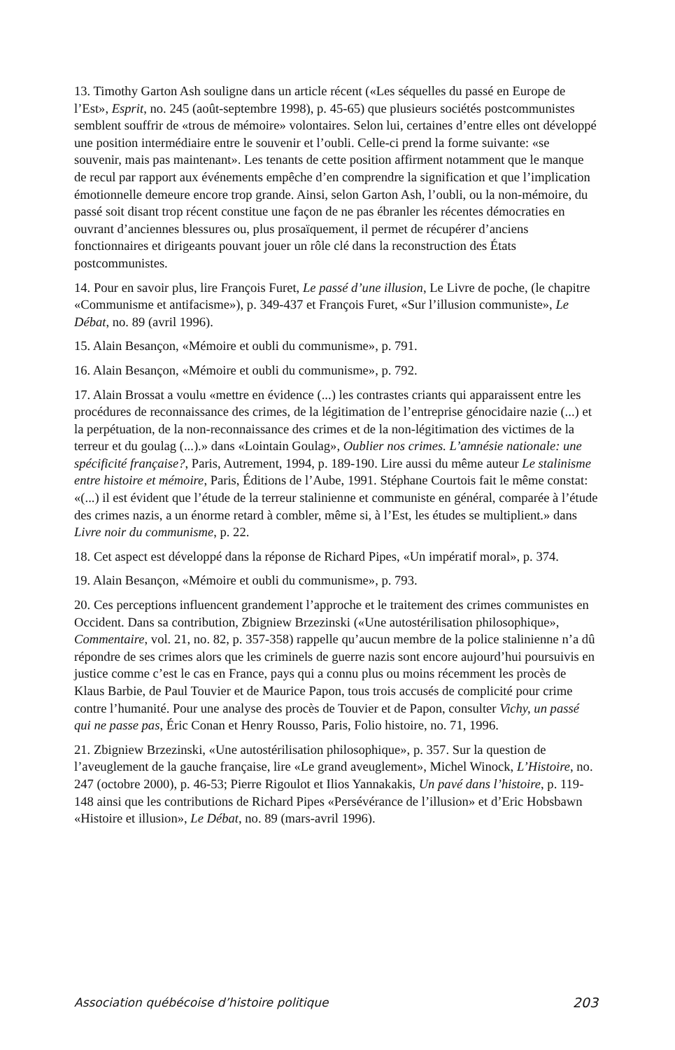13. Timothy Garton Ash souligne dans un article récent («Les séquelles du passé en Europe de l’Est», Esprit, no. 245 (août-septembre 1998), p. 45-65) que plusieurs sociétés postcommunistes semblent souffrir de «trous de mémoire» volontaires. Selon lui, certaines d’entre elles ont développé une position intermédiaire entre le souvenir et l’oubli. Celle-ci prend la forme suivante: «se souvenir, mais pas maintenant». Les tenants de cette position affirment notamment que le manque de recul par rapport aux événements empêche d’en comprendre la signification et que l’implication émotionnelle demeure encore trop grande. Ainsi, selon Garton Ash, l’oubli, ou la non-mémoire, du passé soit disant trop récent constitue une façon de ne pas ébranler les récentes démocraties en ouvrant d’anciennes blessures ou, plus prosaïquement, il permet de récupérer d’anciens fonctionnaires et dirigeants pouvant jouer un rôle clé dans la reconstruction des États postcommunistes.
14. Pour en savoir plus, lire François Furet, Le passé d’une illusion, Le Livre de poche, (le chapitre «Communisme et antifacisme»), p. 349-437 et François Furet, «Sur l’illusion communiste», Le Débat, no. 89 (avril 1996).
15. Alain Besançon, «Mémoire et oubli du communisme», p. 791.
16. Alain Besançon, «Mémoire et oubli du communisme», p. 792.
17. Alain Brossat a voulu «mettre en évidence (...) les contrastes criants qui apparaissent entre les procédures de reconnaissance des crimes, de la légitimation de l’entreprise génocidaire nazie (...) et la perpétuation, de la non-reconnaissance des crimes et de la non-légitimation des victimes de la terreur et du goulag (...).» dans «Lointain Goulag», Oublier nos crimes. L’amnésie nationale: une spécificité française?, Paris, Autrement, 1994, p. 189-190. Lire aussi du même auteur Le stalinisme entre histoire et mémoire, Paris, Éditions de l’Aube, 1991. Stéphane Courtois fait le même constat: «(...) il est évident que l’étude de la terreur stalinienne et communiste en général, comparée à l’étude des crimes nazis, a un énorme retard à combler, même si, à l’Est, les études se multiplient.» dans Livre noir du communisme, p. 22.
18. Cet aspect est développé dans la réponse de Richard Pipes, «Un impératif moral», p. 374.
19. Alain Besançon, «Mémoire et oubli du communisme», p. 793.
20. Ces perceptions influencent grandement l’approche et le traitement des crimes communistes en Occident. Dans sa contribution, Zbigniew Brzezinski («Une autostérilisation philosophique», Commentaire, vol. 21, no. 82, p. 357-358) rappelle qu’aucun membre de la police stalinienne n’a dû répondre de ses crimes alors que les criminels de guerre nazis sont encore aujourd’hui poursuivis en justice comme c’est le cas en France, pays qui a connu plus ou moins récemment les procès de Klaus Barbie, de Paul Touvier et de Maurice Papon, tous trois accusés de complicité pour crime contre l’humanité. Pour une analyse des procès de Touvier et de Papon, consulter Vichy, un passé qui ne passe pas, Éric Conan et Henry Rousso, Paris, Folio histoire, no. 71, 1996.
21. Zbigniew Brzezinski, «Une autostérilisation philosophique», p. 357. Sur la question de l’aveuglement de la gauche française, lire «Le grand aveuglement», Michel Winock, L’Histoire, no. 247 (octobre 2000), p. 46-53; Pierre Rigoulot et Ilios Yannakakis, Un pavé dans l’histoire, p. 119-148 ainsi que les contributions de Richard Pipes «Persévérance de l’illusion» et d’Eric Hobsbawn «Histoire et illusion», Le Débat, no. 89 (mars-avril 1996).
Association québécoise d’histoire politique 203